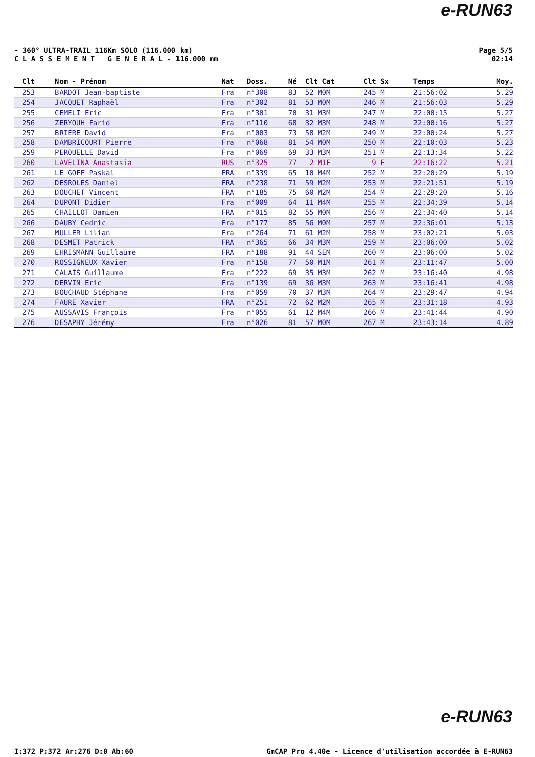e-RUN63
- 360° ULTRA-TRAIL 116Km SOLO (116.000 km)
C L A S S E M E N T G E N E R A L - 116.000 mm
Page 5/5
02:14
| Clt | Nom - Prénom | Nat | Doss. | Né | Clt Cat | Clt Sx | Temps | Moy. |
| --- | --- | --- | --- | --- | --- | --- | --- | --- |
| 253 | BARDOT Jean-baptiste | Fra | n°308 | 83 | 52 M0M | 245 M | 21:56:02 | 5.29 |
| 254 | JACQUET Raphaël | Fra | n°302 | 81 | 53 M0M | 246 M | 21:56:03 | 5.29 |
| 255 | CEMELI Eric | Fra | n°301 | 70 | 31 M3M | 247 M | 22:00:15 | 5.27 |
| 256 | ZERYOUH Farid | Fra | n°110 | 68 | 32 M3M | 248 M | 22:00:16 | 5.27 |
| 257 | BRIERE David | Fra | n°003 | 73 | 58 M2M | 249 M | 22:00:24 | 5.27 |
| 258 | DAMBRICOURT Pierre | Fra | n°068 | 81 | 54 M0M | 250 M | 22:10:03 | 5.23 |
| 259 | PEROUELLE David | Fra | n°069 | 69 | 33 M3M | 251 M | 22:13:34 | 5.22 |
| 260 | LAVELINA Anastasia | RUS | n°325 | 77 | 2 M1F | 9 F | 22:16:22 | 5.21 |
| 261 | LE GOFF Paskal | FRA | n°339 | 65 | 10 M4M | 252 M | 22:20:29 | 5.19 |
| 262 | DESROLES Daniel | FRA | n°238 | 71 | 59 M2M | 253 M | 22:21:51 | 5.19 |
| 263 | DOUCHET Vincent | FRA | n°185 | 75 | 60 M2M | 254 M | 22:29:20 | 5.16 |
| 264 | DUPONT Didier | Fra | n°009 | 64 | 11 M4M | 255 M | 22:34:39 | 5.14 |
| 265 | CHAILLOT Damien | FRA | n°015 | 82 | 55 M0M | 256 M | 22:34:40 | 5.14 |
| 266 | DAUBY Cedric | Fra | n°177 | 85 | 56 M0M | 257 M | 22:36:01 | 5.13 |
| 267 | MULLER Lilian | Fra | n°264 | 71 | 61 M2M | 258 M | 23:02:21 | 5.03 |
| 268 | DESMET Patrick | FRA | n°365 | 66 | 34 M3M | 259 M | 23:06:00 | 5.02 |
| 269 | EHRISMANN Guillaume | FRA | n°188 | 91 | 44 SEM | 260 M | 23:06:00 | 5.02 |
| 270 | ROSSIGNEUX Xavier | Fra | n°158 | 77 | 50 M1M | 261 M | 23:11:47 | 5.00 |
| 271 | CALAIS Guillaume | Fra | n°222 | 69 | 35 M3M | 262 M | 23:16:40 | 4.98 |
| 272 | DERVIN Eric | Fra | n°139 | 69 | 36 M3M | 263 M | 23:16:41 | 4.98 |
| 273 | BOUCHAUD Stéphane | Fra | n°059 | 70 | 37 M3M | 264 M | 23:29:47 | 4.94 |
| 274 | FAURE Xavier | FRA | n°251 | 72 | 62 M2M | 265 M | 23:31:18 | 4.93 |
| 275 | AUSSAVIS François | Fra | n°055 | 61 | 12 M4M | 266 M | 23:41:44 | 4.90 |
| 276 | DESAPHY Jérémy | Fra | n°026 | 81 | 57 M0M | 267 M | 23:43:14 | 4.89 |
e-RUN63
I:372 P:372 Ar:276 D:0 Ab:60 GmCAP Pro 4.40e - Licence d'utilisation accordée à E-RUN63